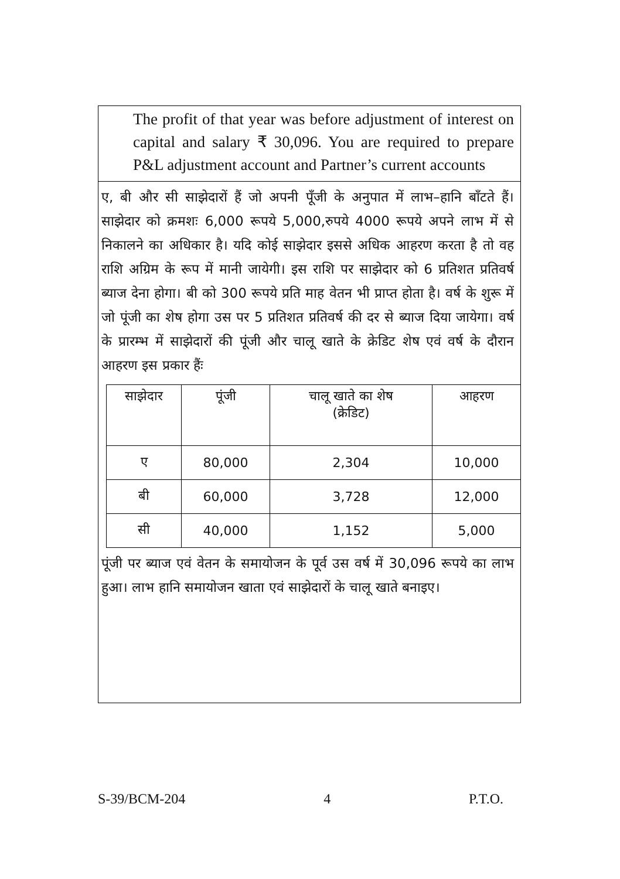The profit of that year was before adjustment of interest on capital and salary ₹ 30,096. You are required to prepare P&L adjustment account and Partner’s current accounts
ए, बी और सी साझेदारों हैं जो अपनी पूँजी के अनुपात में लाभ–हानि बाँटते हैं। साझेदार को क्रमशः 6,000 रूपये 5,000,रुपये 4000 रूपये अपने लाभ में से निकालने का अधिकार है। यदि कोई साझेदार इससे अधिक आहरण करता है तो वह राशि अग्रिम के रूप में मानी जायेगी। इस राशि पर साझेदार को 6 प्रतिशत प्रतिवर्ष ब्याज देना होगा। बी को 300 रूपये प्रति माह वेतन भी प्राप्त होता है। वर्ष के शुरू में जो पूंजी का शेष होगा उस पर 5 प्रतिशत प्रतिवर्ष की दर से ब्याज दिया जायेगा। वर्ष के प्रारम्भ में साझेदारों की पूंजी और चालू खाते के क्रेडिट शेष एवं वर्ष के दौरान आहरण इस प्रकार हैंः
| साझेदार | पूंजी | चालू खाते का शेष (क्रेडिट) | आहरण |
| --- | --- | --- | --- |
| ए | 80,000 | 2,304 | 10,000 |
| बी | 60,000 | 3,728 | 12,000 |
| सी | 40,000 | 1,152 | 5,000 |
पूंजी पर ब्याज एवं वेतन के समायोजन के पूर्व उस वर्ष में 30,096 रूपये का लाभ हुआ। लाभ हानि समायोजन खाता एवं साझेदारों के चालू खाते बनाइए।
S-39/BCM-204 4 P.T.O.